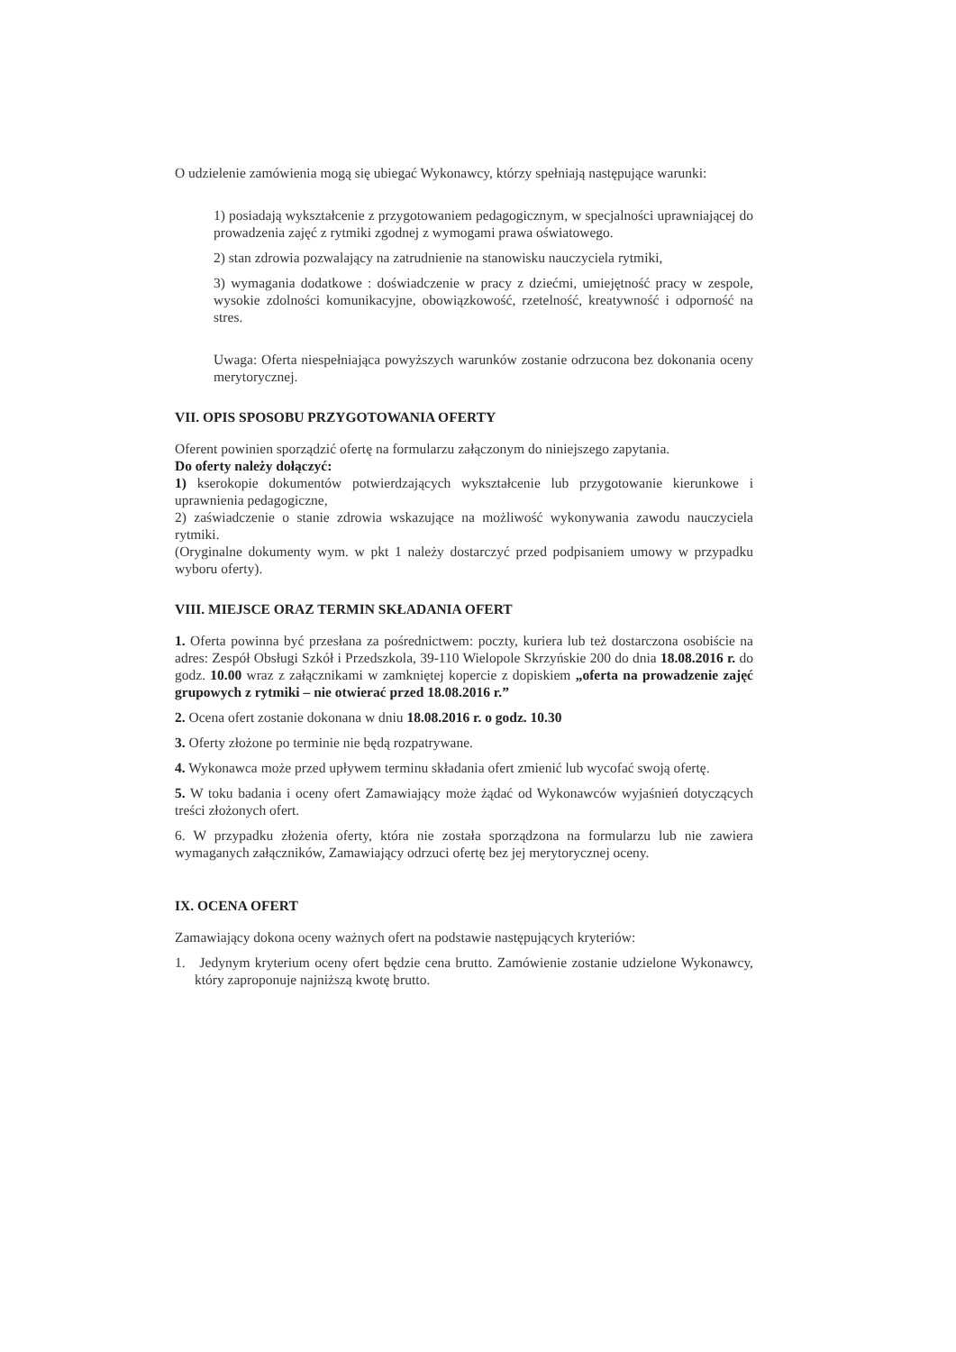O udzielenie zamówienia mogą się ubiegać Wykonawcy, którzy spełniają następujące warunki:
1) posiadają wykształcenie z przygotowaniem pedagogicznym, w specjalności uprawniającej do prowadzenia zajęć z rytmiki zgodnej z wymogami prawa oświatowego.
2) stan zdrowia pozwalający na zatrudnienie na stanowisku nauczyciela rytmiki,
3) wymagania dodatkowe : doświadczenie w pracy z dziećmi, umiejętność pracy w zespole, wysokie zdolności komunikacyjne, obowiązkowość, rzetelność, kreatywność i odporność na stres.
Uwaga: Oferta niespełniająca powyższych warunków zostanie odrzucona bez dokonania oceny merytorycznej.
VII. OPIS SPOSOBU PRZYGOTOWANIA OFERTY
Oferent powinien sporządzić ofertę na formularzu załączonym do niniejszego zapytania.
Do oferty należy dołączyć:
1) kserokopie dokumentów potwierdzających wykształcenie lub przygotowanie kierunkowe i uprawnienia pedagogiczne,
2) zaświadczenie o stanie zdrowia wskazujące na możliwość wykonywania zawodu nauczyciela rytmiki.
(Oryginalne dokumenty wym. w pkt 1 należy dostarczyć przed podpisaniem umowy w przypadku wyboru oferty).
VIII. MIEJSCE ORAZ TERMIN SKŁADANIA OFERT
1. Oferta powinna być przesłana za pośrednictwem: poczty, kuriera lub też dostarczona osobiście na adres: Zespół Obsługi Szkół i Przedszkola, 39-110 Wielopole Skrzyńskie 200 do dnia 18.08.2016 r. do godz. 10.00 wraz z załącznikami w zamkniętej kopercie z dopiskiem „oferta na prowadzenie zajęć grupowych z rytmiki – nie otwierać przed 18.08.2016 r.”
2. Ocena ofert zostanie dokonana w dniu 18.08.2016 r. o godz. 10.30
3. Oferty złożone po terminie nie będą rozpatrywane.
4. Wykonawca może przed upływem terminu składania ofert zmienić lub wycofać swoją ofertę.
5. W toku badania i oceny ofert Zamawiający może żądać od Wykonawców wyjaśnień dotyczących treści złożonych ofert.
6. W przypadku złożenia oferty, która nie została sporządzona na formularzu lub nie zawiera wymaganych załączników, Zamawiający odrzuci ofertę bez jej merytorycznej oceny.
IX. OCENA OFERT
Zamawiający dokona oceny ważnych ofert na podstawie następujących kryteriów:
1. Jedynym kryterium oceny ofert będzie cena brutto. Zamówienie zostanie udzielone Wykonawcy, który zaproponuje najniższą kwotę brutto.